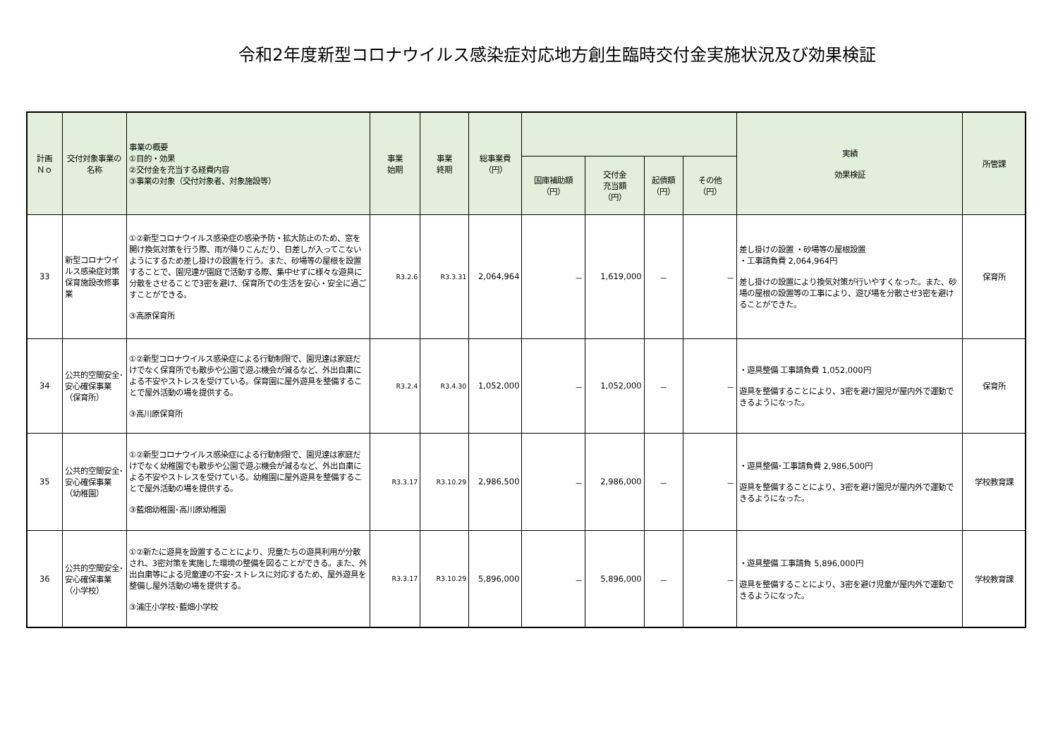令和2年度新型コロナウイルス感染症対応地方創生臨時交付金実施状況及び効果検証
| 計画 Ｎｏ | 交付対象事業の名称 | 事業の概要 ①目的・効果 ②交付金を充当する経費内容 ③事業の対象（交付対象者、対象施設等） | 事業 始期 | 事業 終期 | 総事業費 （円） | | | | | 実績 効果検証 | 所管課 |
| --- | --- | --- | --- | --- | --- | --- | --- | --- | --- | --- | --- |
| | | | | | | 国庫補助額 （円） | 交付金 充当額 （円） | 起債額 （円） | その他 （円） | | |
| 33 | 新型コロナウイルス感染症対策保育施設改修事業 | ①②新型コロナウイルス感染症の感染予防・拡大防止のため、窓を開け換気対策を行う際、雨が降りこんだり、日差しが入ってこないようにするため差し掛けの設置を行う。また、砂場等の屋根を設置することで、園児達が園庭で活動する際、集中せずに様々な遊具に分散をさせることで3密を避け、保育所での生活を安心・安全に過ごすことができる。 ③高原保育所 | R3.2.6 | R3.3.31 | 2,064,964 | － | 1,619,000 | － | － | 差し掛けの設置 ・砂場等の屋根設置 ・工事請負費 2,064,964円 差し掛けの設置により換気対策が行いやすくなった。また、砂場の屋根の設置等の工事により、遊び場を分散させ3密を避けることができた。 | 保育所 |
| 34 | 公共的空間安全･安心確保事業（保育所） | ①②新型コロナウイルス感染症による行動制限で、園児達は家庭だけでなく保育所でも散歩や公園で遊ぶ機会が減るなど、外出自粛による不安やストレスを受けている。保育園に屋外遊具を整備することで屋外活動の場を提供する。 ③高川原保育所 | R3.2.4 | R3.4.30 | 1,052,000 | － | 1,052,000 | － | － | ・遊具整備 工事請負費 1,052,000円 遊具を整備することにより、3密を避け園児が屋内外で運動できるようになった。 | 保育所 |
| 35 | 公共的空間安全･安心確保事業（幼稚園） | ①②新型コロナウイルス感染症による行動制限で、園児達は家庭だけでなく幼稚園でも散歩や公園で遊ぶ機会が減るなど、外出自粛による不安やストレスを受けている。幼稚園に屋外遊具を整備することで屋外活動の場を提供する。 ③藍畑幼稚園･高川原幼稚園 | R3.3.17 | R3.10.29 | 2,986,500 | － | 2,986,000 | － | － | ・遊具整備･工事請負費 2,986,500円 遊具を整備することにより、3密を避け園児が屋内外で運動できるようになった。 | 学校教育課 |
| 36 | 公共的空間安全･安心確保事業（小学校） | ①②新たに遊具を設置することにより、児童たちの遊具利用が分散され、3密対策を実施した環境の整備を図ることができる。また、外出自粛等による児童達の不安･ストレスに対応するため、屋外遊具を整備し屋外活動の場を提供する。 ③浦庄小学校･藍畑小学校 | R3.3.17 | R3.10.29 | 5,896,000 | － | 5,896,000 | － | － | ・遊具整備 工事請負 5,896,000円 遊具を整備することにより、3密を避け児童が屋内外で運動できるようになった。 | 学校教育課 |